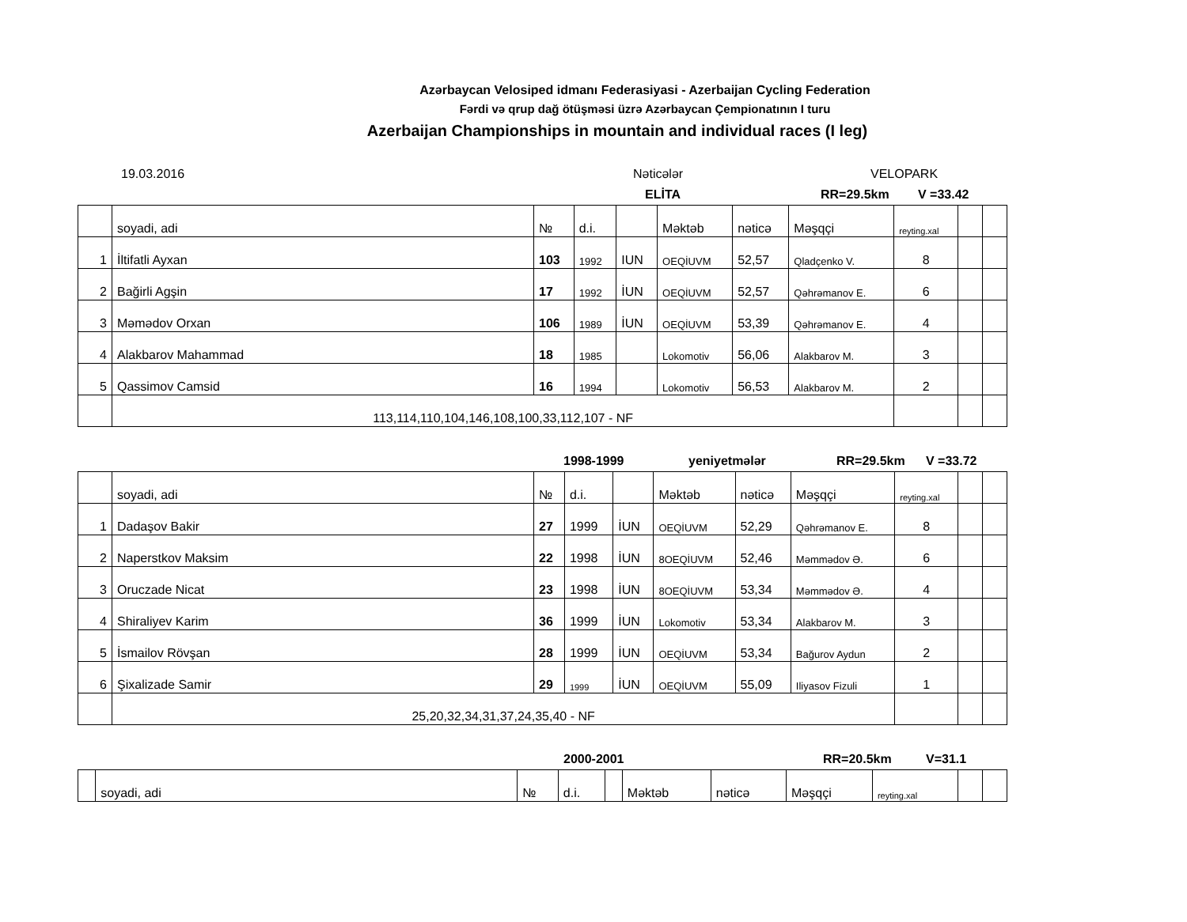Azərbaycan Velosiped idmanı Federasiyasi - Azerbaijan Cycling Federation
Fərdi və qrup dağ ötüşməsi üzrə Azərbaycan Çempionatının I turu
Azerbaijan Championships in mountain and individual races (I leg)
19.03.2016 Nəticələr VELOPARK
ELİTA RR=29.5km V =33.42
| | soyadi, adi | № | d.i. | | Məktəb | nəticə | Məşqçi | reyting.xal | | |
| 1 | İltifatli Ayxan | 103 | 1992 | IUN | OEQİUVM | 52,57 | Qladçenko V. | 8 | | |
| 2 | Bağirli Agşin | 17 | 1992 | İUN | OEQİUVM | 52,57 | Qəhrəmanov E. | 6 | | |
| 3 | Məmədov Orxan | 106 | 1989 | İUN | OEQİUVM | 53,39 | Qəhrəmanov E. | 4 | | |
| 4 | Alakbarov Mahammad | 18 | 1985 | | Lokomotiv | 56,06 | Alakbarov M. | 3 | | |
| 5 | Qassimov Camsid | 16 | 1994 | | Lokomotiv | 56,53 | Alakbarov M. | 2 | | |
| | 113,114,110,104,146,108,100,33,112,107 - NF | | | | | | | | | |
1998-1999 yeniyetmələr RR=29.5km V =33.72
| | soyadi, adi | № | d.i. | | Məktəb | nəticə | Məşqçi | reyting.xal | | |
| 1 | Dadaşov Bakir | 27 | 1999 | İUN | OEQİUVM | 52,29 | Qəhrəmanov E. | 8 | | |
| 2 | Naperstkov Maksim | 22 | 1998 | İUN | 8OEQİUVM | 52,46 | Məmmədov Ə. | 6 | | |
| 3 | Oruczade Nicat | 23 | 1998 | İUN | 8OEQİUVM | 53,34 | Məmmədov Ə. | 4 | | |
| 4 | Shiraliyev Karim | 36 | 1999 | İUN | Lokomotiv | 53,34 | Alakbarov M. | 3 | | |
| 5 | İsmailov Rövşan | 28 | 1999 | İUN | OEQİUVM | 53,34 | Bağurov Aydun | 2 | | |
| 6 | Şixalizade Samir | 29 | 1999 | İUN | OEQİUVM | 55,09 | Iliyasov Fizuli | 1 | | |
| | 25,20,32,34,31,37,24,35,40 - NF | | | | | | | | | |
2000-2001 RR=20.5km V=31.1
| | soyadi, adi | № | d.i. | | Məktəb | nəticə | Məşqçi | reyting.xal | | |